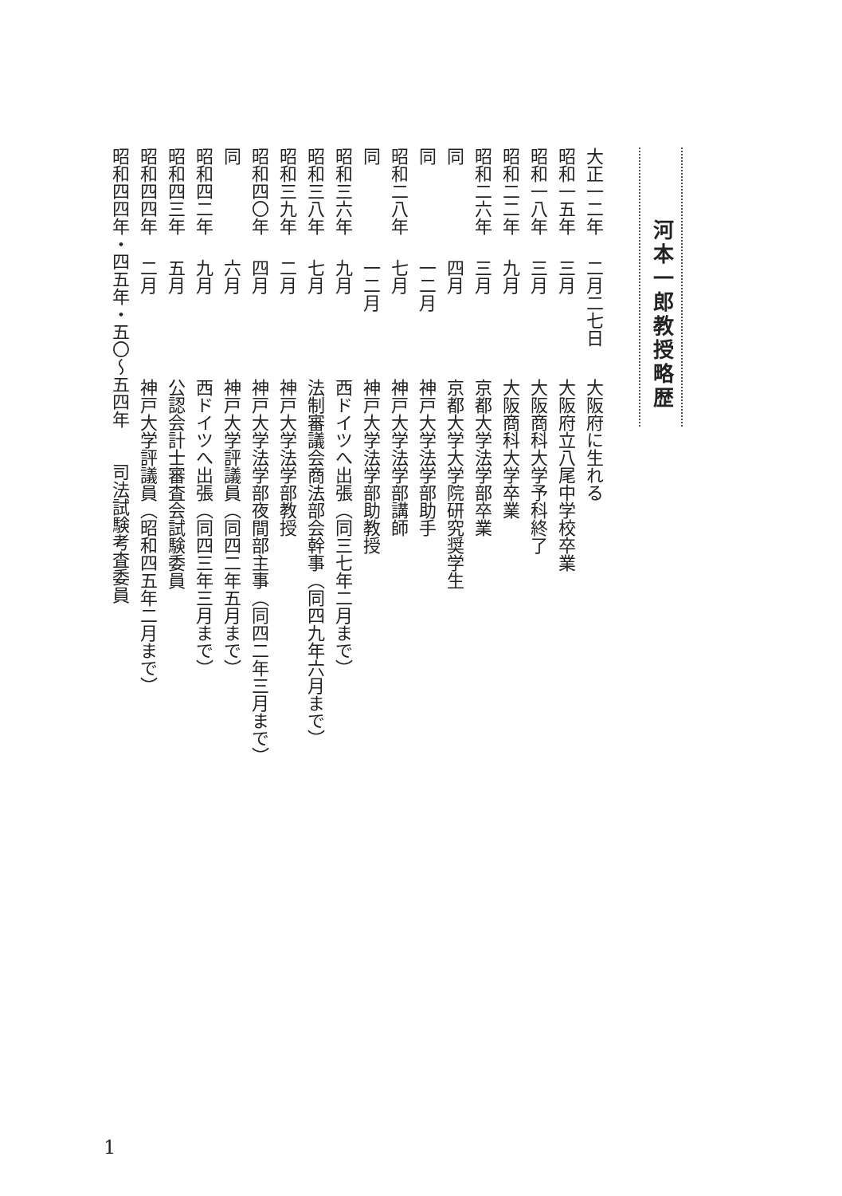河本一郎教授略歴
大正一二年 二月二七日大阪府に生れる
昭和一五年 三月大阪府立八尾中学校卒業
昭和一八年 三月大阪商科大学予科終了
昭和二二年 九月大阪商科大学卒業
昭和二六年 三月京都大学法学部卒業
同四月京都大学大学院研究奨学生
同一二月神戸大学法学部助手
昭和二八年 七月神戸大学法学部講師
同一二月神戸大学法学部助教授
昭和三六年 九月西ドイツへ出張（同三七年二月まで）
昭和三八年 七月法制審議会商法部会幹事（同四九年六月まで）
昭和三九年 二月神戸大学法学部教授
昭和四〇年 四月神戸大学法学部夜間部主事（同四二年三月まで）
同六月神戸大学評議員（同四二年五月まで）
昭和四二年 九月西ドイツへ出張（同四三年三月まで）
昭和四三年 五月公認会計士審査会試験委員
昭和四四年 二月神戸大学評議員（昭和四五年二月まで）
昭和四四年・四五年・五〇～五四年　　司法試験考査委員
1